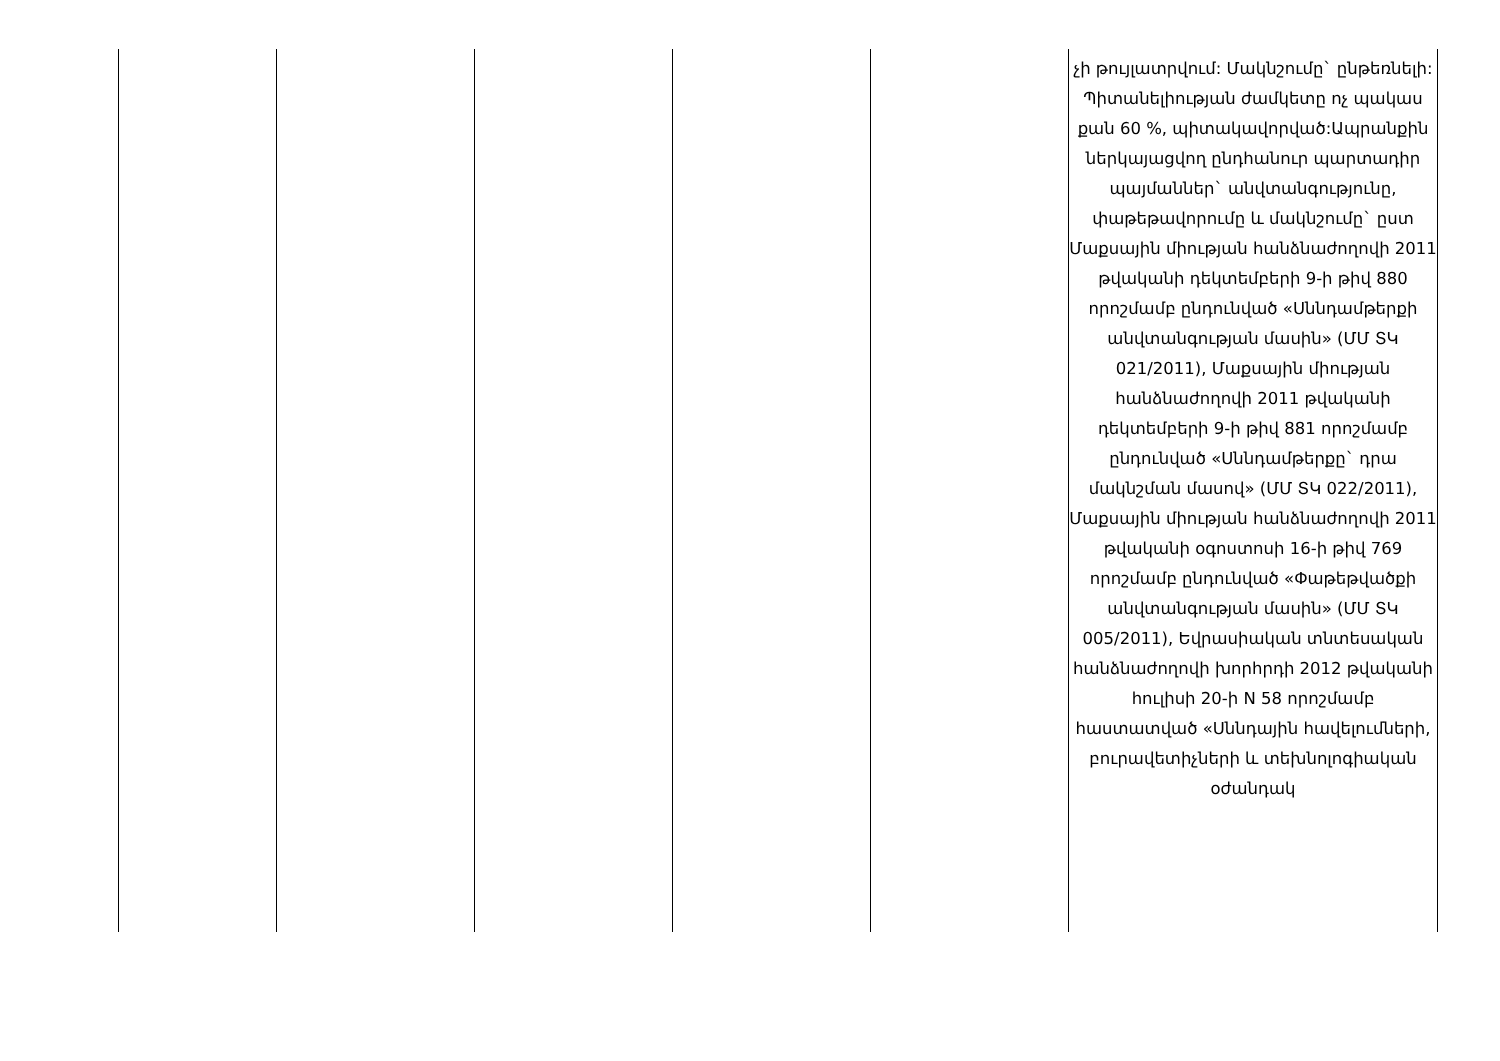| | | | | | չի թույլատրվում: Մակնշումը` ընթեռնելի: Պիտանելիության ժամկետը ոչ պակաս քան 60 %, պիտակավորված:Ապրանքին ներկայացվող ընդհանուր պարտադիր պայմաններ` անվտանգությունը, փաթեթավորումը և մակնշումը` ըստ Մաքսային միության հանձնաժողովի 2011 թվականի դեկտեմբերի 9-ի թիվ 880 որոշմամբ ընդունված «Սննդամթերքի անվտանգության մասին» (ՄՄ ՏԿ 021/2011), Մաքսային միության հանձնաժողովի 2011 թվականի դեկտեմբերի 9-ի թիվ 881 որոշմամբ ընդունված «Սննդամթերքը` դրա մակնշման մասով» (ՄՄ ՏԿ 022/2011), Մաքսային միության հանձնաժողովի 2011 թվականի օգոստոսի 16-ի թիվ 769 որոշմամբ ընդունված «Փաթեթվածքի անվտանգության մասին» (ՄՄ ՏԿ 005/2011), Եվրասիական տնտեսական հանձնաժողովի խորհրդի 2012 թվականի հուլիսի 20-ի N 58 որոշմամբ հաստատված «Սննդային հավելումների, բուրավետիչների և տեխնոլոգիական օժանդակ |